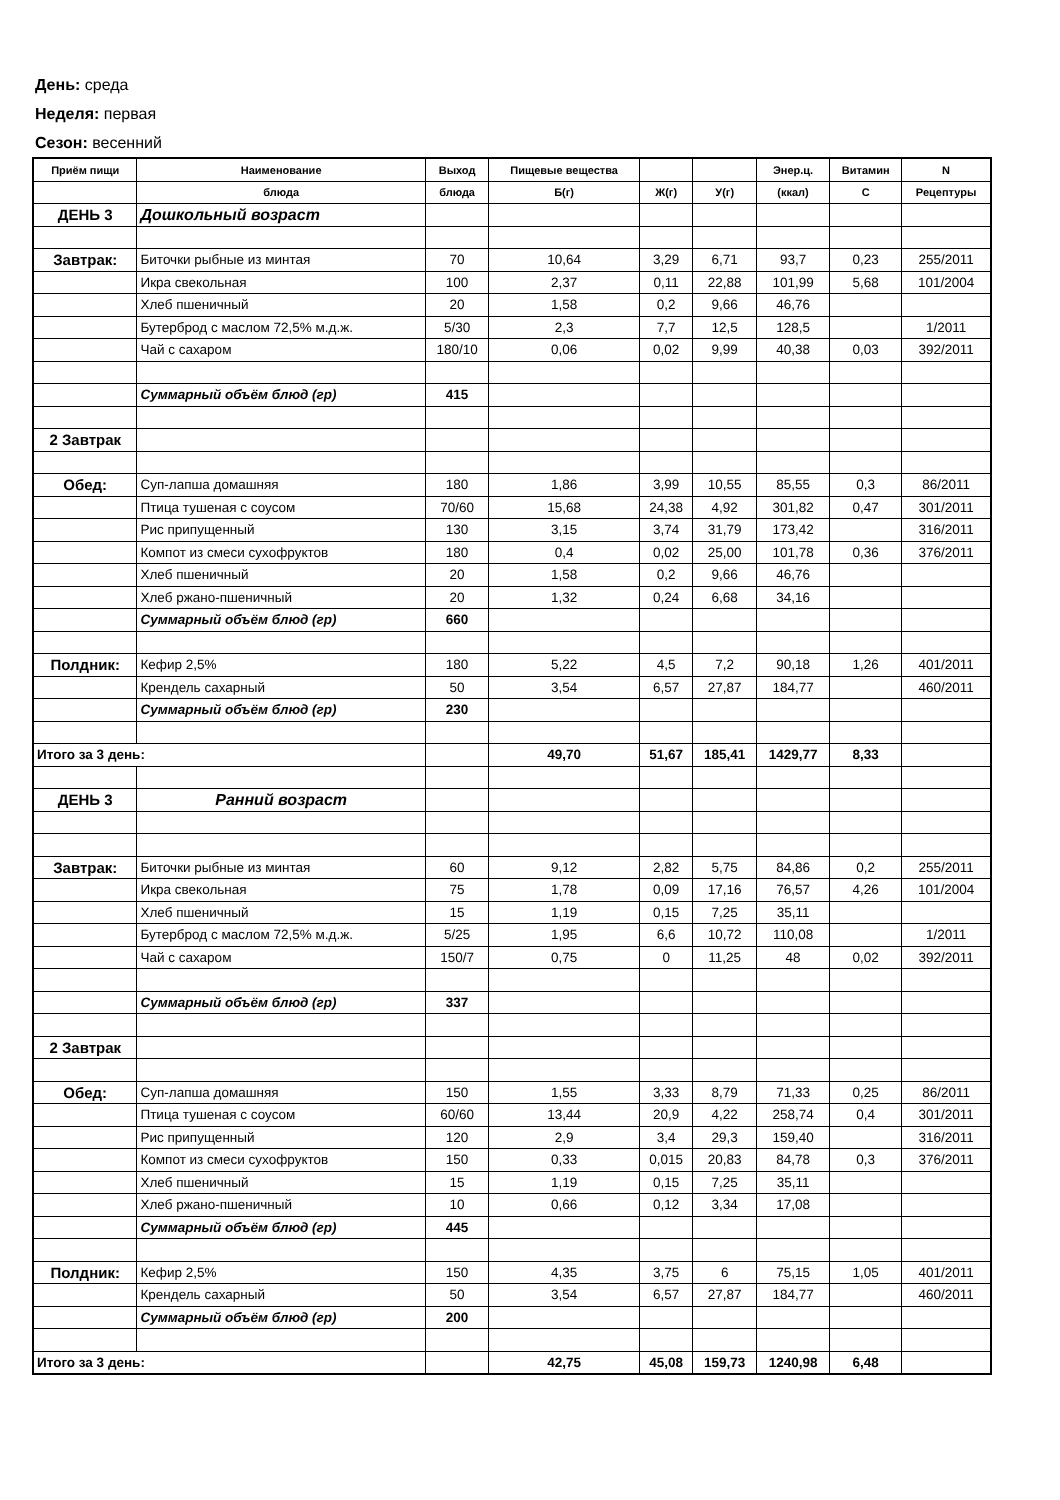День: среда
Неделя: первая
Сезон: весенний
| Приём пищи | Наименование | Выход | Пищевые вещества | | | Энер.ц. | Витамин | N |
| --- | --- | --- | --- | --- | --- | --- | --- | --- |
| | блюда | блюда | Б(г) | Ж(г) | У(г) | (ккал) | С | Рецептуры |
| ДЕНЬ 3 | Дошкольный возраст | | | | | | | |
| Завтрак: | Биточки рыбные из минтая | 70 | 10,64 | 3,29 | 6,71 | 93,7 | 0,23 | 255/2011 |
| | Икра свекольная | 100 | 2,37 | 0,11 | 22,88 | 101,99 | 5,68 | 101/2004 |
| | Хлеб пшеничный | 20 | 1,58 | 0,2 | 9,66 | 46,76 | | |
| | Бутерброд с маслом 72,5% м.д.ж. | 5/30 | 2,3 | 7,7 | 12,5 | 128,5 | | 1/2011 |
| | Чай с сахаром | 180/10 | 0,06 | 0,02 | 9,99 | 40,38 | 0,03 | 392/2011 |
| | Суммарный объём блюд (гр) | 415 | | | | | | |
| 2 Завтрак | | | | | | | | |
| Обед: | Суп-лапша домашняя | 180 | 1,86 | 3,99 | 10,55 | 85,55 | 0,3 | 86/2011 |
| | Птица тушеная с соусом | 70/60 | 15,68 | 24,38 | 4,92 | 301,82 | 0,47 | 301/2011 |
| | Рис припущенный | 130 | 3,15 | 3,74 | 31,79 | 173,42 | | 316/2011 |
| | Компот из смеси сухофруктов | 180 | 0,4 | 0,02 | 25,00 | 101,78 | 0,36 | 376/2011 |
| | Хлеб пшеничный | 20 | 1,58 | 0,2 | 9,66 | 46,76 | | |
| | Хлеб ржано-пшеничный | 20 | 1,32 | 0,24 | 6,68 | 34,16 | | |
| | Суммарный объём блюд (гр) | 660 | | | | | | |
| Полдник: | Кефир 2,5% | 180 | 5,22 | 4,5 | 7,2 | 90,18 | 1,26 | 401/2011 |
| | Крендель сахарный | 50 | 3,54 | 6,57 | 27,87 | 184,77 | | 460/2011 |
| | Суммарный объём блюд (гр) | 230 | | | | | | |
| Итого за 3 день: | | | 49,70 | 51,67 | 185,41 | 1429,77 | 8,33 | |
| ДЕНЬ 3 | Ранний возраст | | | | | | | |
| Завтрак: | Биточки рыбные из минтая | 60 | 9,12 | 2,82 | 5,75 | 84,86 | 0,2 | 255/2011 |
| | Икра свекольная | 75 | 1,78 | 0,09 | 17,16 | 76,57 | 4,26 | 101/2004 |
| | Хлеб пшеничный | 15 | 1,19 | 0,15 | 7,25 | 35,11 | | |
| | Бутерброд с маслом 72,5% м.д.ж. | 5/25 | 1,95 | 6,6 | 10,72 | 110,08 | | 1/2011 |
| | Чай с сахаром | 150/7 | 0,75 | 0 | 11,25 | 48 | 0,02 | 392/2011 |
| | Суммарный объём блюд (гр) | 337 | | | | | | |
| 2 Завтрак | | | | | | | | |
| Обед: | Суп-лапша домашняя | 150 | 1,55 | 3,33 | 8,79 | 71,33 | 0,25 | 86/2011 |
| | Птица тушеная с соусом | 60/60 | 13,44 | 20,9 | 4,22 | 258,74 | 0,4 | 301/2011 |
| | Рис припущенный | 120 | 2,9 | 3,4 | 29,3 | 159,40 | | 316/2011 |
| | Компот из смеси сухофруктов | 150 | 0,33 | 0,015 | 20,83 | 84,78 | 0,3 | 376/2011 |
| | Хлеб пшеничный | 15 | 1,19 | 0,15 | 7,25 | 35,11 | | |
| | Хлеб ржано-пшеничный | 10 | 0,66 | 0,12 | 3,34 | 17,08 | | |
| | Суммарный объём блюд (гр) | 445 | | | | | | |
| Полдник: | Кефир 2,5% | 150 | 4,35 | 3,75 | 6 | 75,15 | 1,05 | 401/2011 |
| | Крендель сахарный | 50 | 3,54 | 6,57 | 27,87 | 184,77 | | 460/2011 |
| | Суммарный объём блюд (гр) | 200 | | | | | | |
| Итого за 3 день: | | | 42,75 | 45,08 | 159,73 | 1240,98 | 6,48 | |